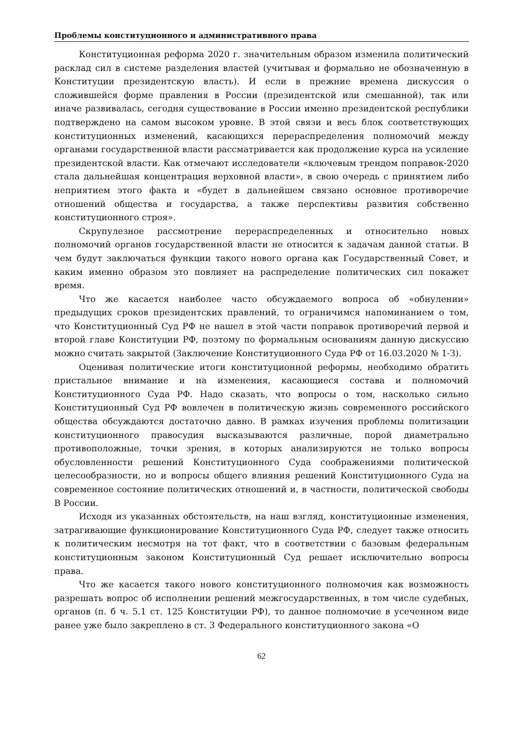Проблемы конституционного и административного права
Конституционная реформа 2020 г. значительным образом изменила политический расклад сил в системе разделения властей (учитывая и формально не обозначенную в Конституции президентскую власть). И если в прежние времена дискуссия о сложившейся форме правления в России (президентской или смешанной), так или иначе развивалась, сегодня существование в России именно президентской республики подтверждено на самом высоком уровне. В этой связи и весь блок соответствующих конституционных изменений, касающихся перераспределения полномочий между органами государственной власти рассматривается как продолжение курса на усиление президентской власти. Как отмечают исследователи «ключевым трендом поправок-2020 стала дальнейшая концентрация верховной власти», в свою очередь с принятием либо неприятием этого факта и «будет в дальнейшем связано основное противоречие отношений общества и государства, а также перспективы развития собственно конституционного строя».
Скрупулезное рассмотрение перераспределенных и относительно новых полномочий органов государственной власти не относится к задачам данной статьи. В чем будут заключаться функции такого нового органа как Государственный Совет, и каким именно образом это повлияет на распределение политических сил покажет время.
Что же касается наиболее часто обсуждаемого вопроса об «обнулении» предыдущих сроков президентских правлений, то ограничимся напоминанием о том, что Конституционный Суд РФ не нашел в этой части поправок противоречий первой и второй главе Конституции РФ, поэтому по формальным основаниям данную дискуссию можно считать закрытой (Заключение Конституционного Суда РФ от 16.03.2020 № 1-З).
Оценивая политические итоги конституционной реформы, необходимо обратить пристальное внимание и на изменения, касающиеся состава и полномочий Конституционного Суда РФ. Надо сказать, что вопросы о том, насколько сильно Конституционный Суд РФ вовлечен в политическую жизнь современного российского общества обсуждаются достаточно давно. В рамках изучения проблемы политизации конституционного правосудия высказываются различные, порой диаметрально противоположные, точки зрения, в которых анализируются не только вопросы обусловленности решений Конституционного Суда соображениями политической целесообразности, но и вопросы общего влияния решений Конституционного Суда на современное состояние политических отношений и, в частности, политической свободы В России.
Исходя из указанных обстоятельств, на наш взгляд, конституционные изменения, затрагивающие функционирование Конституционного Суда РФ, следует также относить к политическим несмотря на тот факт, что в соответствии с базовым федеральным конституционным законом Конституционный Суд решает исключительно вопросы права.
Что же касается такого нового конституционного полномочия как возможность разрешать вопрос об исполнении решений межгосударственных, в том числе судебных, органов (п. б ч. 5.1 ст. 125 Конституции РФ), то данное полномочие в усеченном виде ранее уже было закреплено в ст. 3 Федерального конституционного закона «О
62